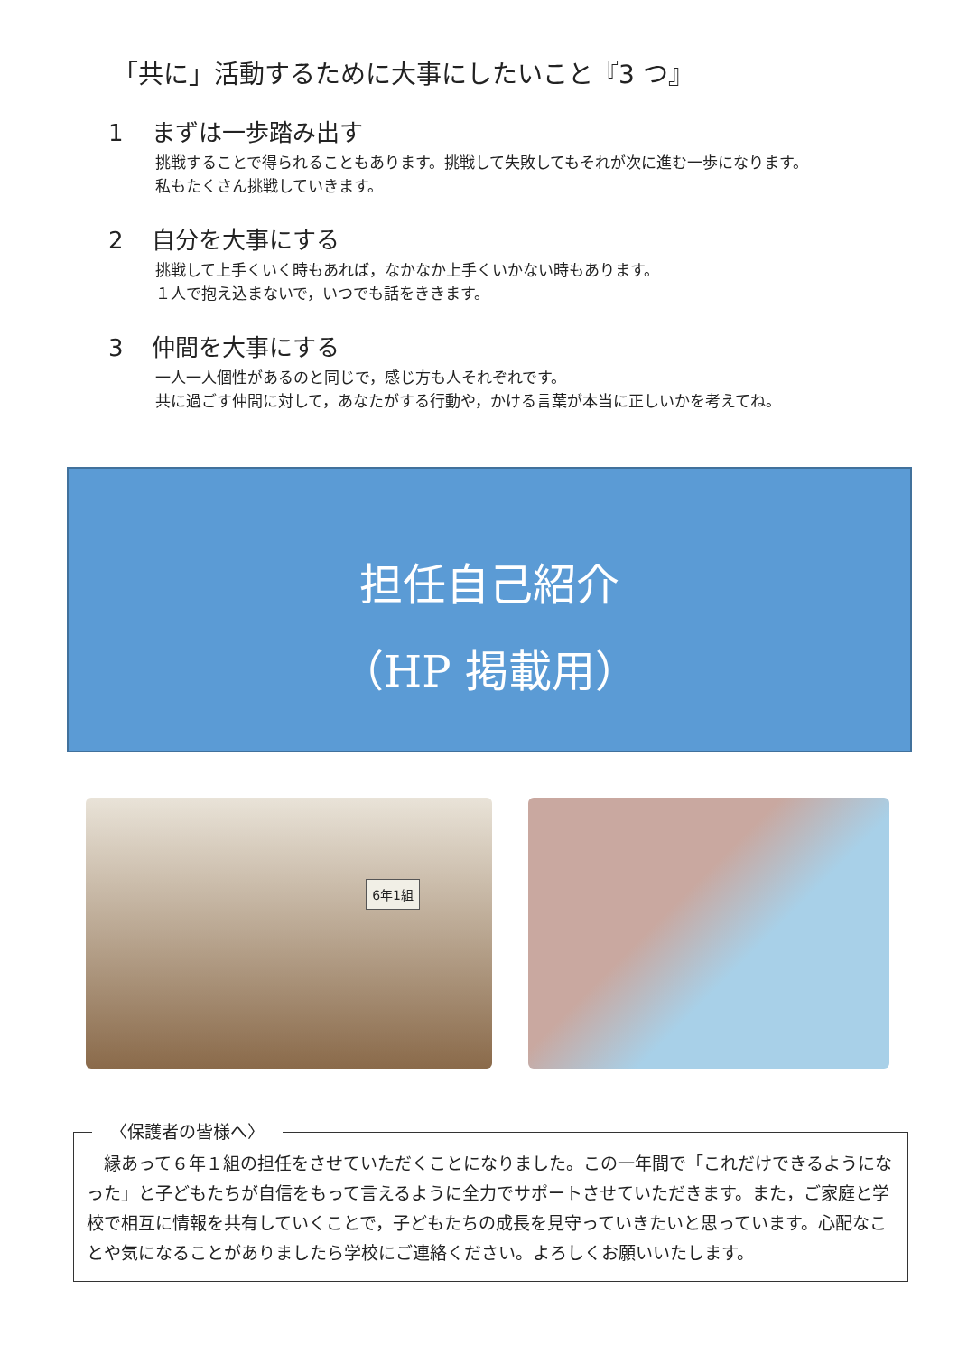「共に」活動するために大事にしたいこと『3 つ』
1 まずは一歩踏み出す
挑戦することで得られることもあります。挑戦して失敗してもそれが次に進む一歩になります。
私もたくさん挑戦していきます。
2 自分を大事にする
挑戦して上手くいく時もあれば，なかなか上手くいかない時もあります。
１人で抱え込まないで，いつでも話をききます。
3 仲間を大事にする
一人一人個性があるのと同じで，感じ方も人それぞれです。
共に過ごす仲間に対して，あなたがする行動や，かける言葉が本当に正しいかを考えてね。
担任自己紹介
（HP 掲載用）
6年1組
〈保護者の皆様へ〉
　縁あって６年１組の担任をさせていただくことになりました。この一年間で「これだけできるようになった」と子どもたちが自信をもって言えるように全力でサポートさせていただきます。また，ご家庭と学校で相互に情報を共有していくことで，子どもたちの成長を見守っていきたいと思っています。心配なことや気になることがありましたら学校にご連絡ください。よろしくお願いいたします。